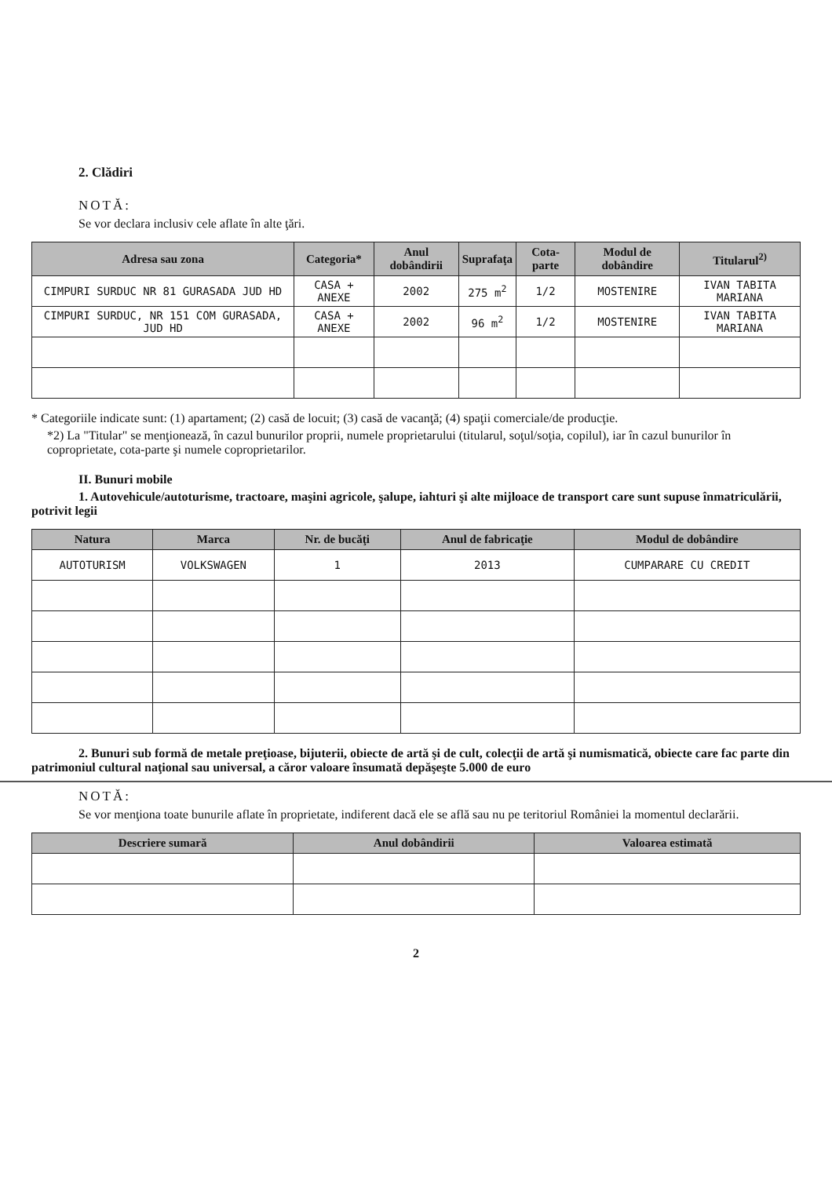2. Clădiri
NOTĂ:
Se vor declara inclusiv cele aflate în alte ţări.
| Adresa sau zona | Categoria* | Anul dobândirii | Suprafaţa | Cota-parte | Modul de dobândire | Titularul<sup>2)</sup> |
| --- | --- | --- | --- | --- | --- | --- |
| CIMPURI SURDUC NR 81 GURASADA JUD HD | CASA + ANEXE | 2002 | 275 m<sup>2</sup> | 1/2 | MOSTENIRE | IVAN TABITA MARIANA |
| CIMPURI SURDUC, NR 151 COM GURASADA, JUD HD | CASA + ANEXE | 2002 | 96 m<sup>2</sup> | 1/2 | MOSTENIRE | IVAN TABITA MARIANA |
* Categoriile indicate sunt: (1) apartament; (2) casă de locuit; (3) casă de vacanţă; (4) spaţii comerciale/de producţie.
*2) La "Titular" se menţionează, în cazul bunurilor proprii, numele proprietarului (titularul, soţul/soţia, copilul), iar în cazul bunurilor în coproprietate, cota-parte şi numele coproprietarilor.
II. Bunuri mobile
1. Autovehicule/autoturisme, tractoare, maşini agricole, şalupe, iahturi şi alte mijloace de transport care sunt supuse înmatriculării, potrivit legii
| Natura | Marca | Nr. de bucăţi | Anul de fabricaţie | Modul de dobândire |
| --- | --- | --- | --- | --- |
| AUTOTURISM | VOLKSWAGEN | 1 | 2013 | CUMPARARE CU CREDIT |
2. Bunuri sub formă de metale preţioase, bijuterii, obiecte de artă şi de cult, colecţii de artă şi numismatică, obiecte care fac parte din patrimoniul cultural naţional sau universal, a căror valoare însumată depăşeşte 5.000 de euro
NOTĂ:
Se vor menţiona toate bunurile aflate în proprietate, indiferent dacă ele se află sau nu pe teritoriul României la momentul declarării.
| Descriere sumară | Anul dobândirii | Valoarea estimată |
| --- | --- | --- |
2